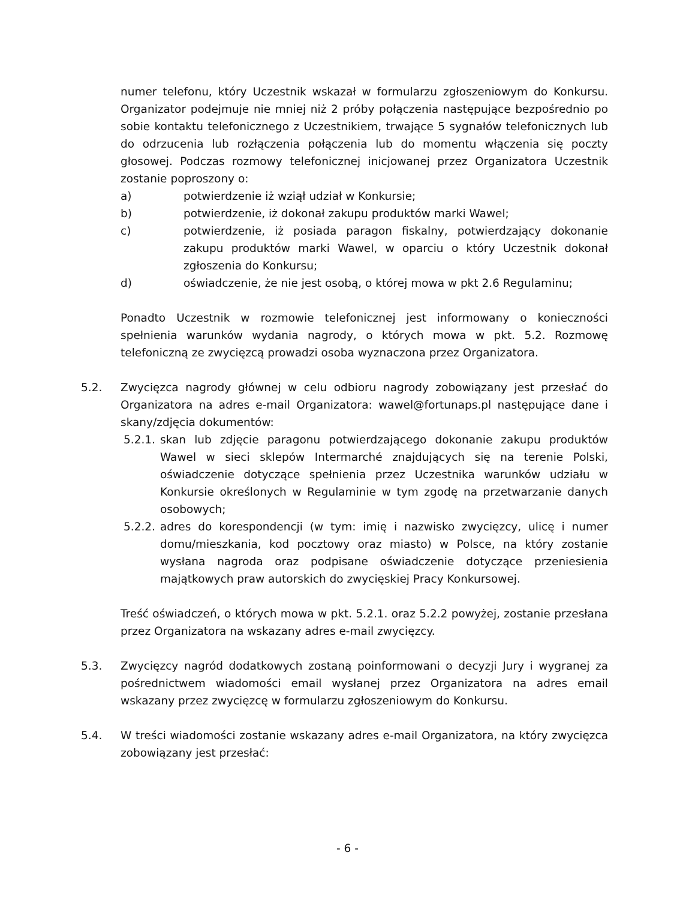numer telefonu, który Uczestnik wskazał w formularzu zgłoszeniowym do Konkursu. Organizator podejmuje nie mniej niż 2 próby połączenia następujące bezpośrednio po sobie kontaktu telefonicznego z Uczestnikiem, trwające 5 sygnałów telefonicznych lub do odrzucenia lub rozłączenia połączenia lub do momentu włączenia się poczty głosowej. Podczas rozmowy telefonicznej inicjowanej przez Organizatora Uczestnik zostanie poproszony o:
a) potwierdzenie iż wziął udział w Konkursie;
b) potwierdzenie, iż dokonał zakupu produktów marki Wawel;
c) potwierdzenie, iż posiada paragon fiskalny, potwierdzający dokonanie zakupu produktów marki Wawel, w oparciu o który Uczestnik dokonał zgłoszenia do Konkursu;
d) oświadczenie, że nie jest osobą, o której mowa w pkt 2.6 Regulaminu;
Ponadto Uczestnik w rozmowie telefonicznej jest informowany o konieczności spełnienia warunków wydania nagrody, o których mowa w pkt. 5.2. Rozmowę telefoniczną ze zwycięzcą prowadzi osoba wyznaczona przez Organizatora.
5.2. Zwycięzca nagrody głównej w celu odbioru nagrody zobowiązany jest przesłać do Organizatora na adres e-mail Organizatora: wawel@fortunaps.pl następujące dane i skany/zdjęcia dokumentów:
5.2.1.
skan lub zdjęcie paragonu potwierdzającego dokonanie zakupu produktów Wawel w sieci sklepów Intermarché znajdujących się na terenie Polski, oświadczenie dotyczące spełnienia przez Uczestnika warunków udziału w Konkursie określonych w Regulaminie w tym zgodę na przetwarzanie danych osobowych;
5.2.2.
adres do korespondencji (w tym: imię i nazwisko zwycięzcy, ulicę i numer domu/mieszkania, kod pocztowy oraz miasto) w Polsce, na który zostanie wysłana nagroda oraz podpisane oświadczenie dotyczące przeniesienia majątkowych praw autorskich do zwycięskiej Pracy Konkursowej.
Treść oświadczeń, o których mowa w pkt. 5.2.1. oraz 5.2.2 powyżej, zostanie przesłana przez Organizatora na wskazany adres e-mail zwycięzcy.
5.3. Zwycięzcy nagród dodatkowych zostaną poinformowani o decyzji Jury i wygranej za pośrednictwem wiadomości email wysłanej przez Organizatora na adres email wskazany przez zwycięzcę w formularzu zgłoszeniowym do Konkursu.
5.4. W treści wiadomości zostanie wskazany adres e-mail Organizatora, na który zwycięzca zobowiązany jest przesłać:
- 6 -